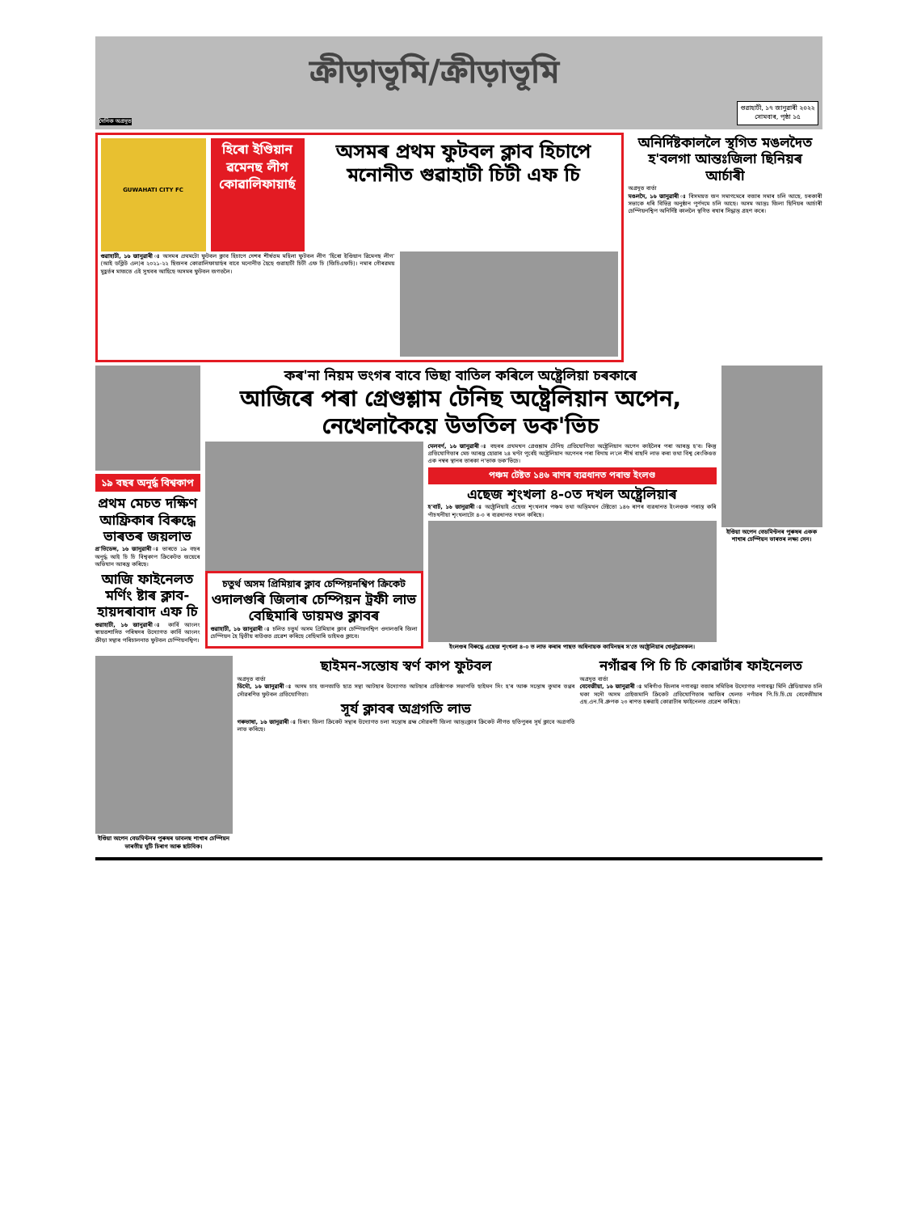দৈনিক অগ্ৰদূত
ক্ৰীড়াভূমি/ক্ৰীড়াভূমি
গুৱাহাটী, ১৭ জানুৱাৰী ২০২২
সোমবাৰ, পৃষ্ঠা ১৫
GUWAHATI CITY FC
হিৰো ইণ্ডিয়ান ৱমেনছ লীগ কোৱালিফায়াৰ্ছ
অসমৰ প্ৰথম ফুটবল ক্লাব হিচাপে মনোনীত গুৱাহাটী চিটী এফ চি
গুৱাহাটী, ১৬ জানুৱাৰী ঃ অসমৰ প্ৰথমটো ফুটবল ক্লাব হিচাপে দেশৰ শীৰ্ষতম মহিলা ফুটবল লীগ ‘হিৰো ইণ্ডিয়ান ৱিমেনছ লীগ’ (আই ডব্লিউ এল)ৰ ২০২১-২২ ছিজনৰ কোৱালিফায়াৰ্ছৰ বাবে মনোনীত হৈছে গুৱাহাটী চিটী এফ চি (জিচিএফচি)। নমাৰ গৌৰৱময় মুহূৰ্তৰ মাজতে এই সুখবৰ আহিছে অসমৰ ফুটবল জগতলৈ।
অনিৰ্দিষ্টকাললৈ স্থগিত মঙলদৈত হ'বলগা আন্তঃজিলা ছিনিয়ৰ আৰ্চাৰী
অগ্ৰদূত বাৰ্তা
মঙলদৈ, ১৬ জানুৱাৰী ঃ বিসময়ত জন সমাগমেৰে বজাৰ সমাৰ চলি আছে, চৰকাৰী সভাকে ধৰি বিভিন্ন অনুষ্ঠান পূৰ্ণদমে চলি আছে। অসম আন্তঃ জিলা ছিনিয়ৰ আৰ্চাৰী চেম্পিয়নশ্বিপ অনিৰ্দিষ্ট কাললৈ স্থগিত ৰখাৰ সিদ্ধান্ত গ্ৰহণ কৰে।
১৯ বছৰ অনূৰ্দ্ধ বিশ্বকাপ
প্ৰথম মেচত দক্ষিণ আফ্ৰিকাৰ বিৰুদ্ধে ভাৰতৰ জয়লাভ
প্ৰ'ভিডেন্স, ১৬ জানুৱাৰী ঃ ভাৰতে ১৯ বছৰ অনূৰ্দ্ধ আই চি চি বিশ্বকাপ ক্ৰিকেটত জয়েৰে অভিযান আৰম্ভ কৰিছে।
আজি ফাইনেলত মৰ্ণিং ষ্টাৰ ক্লাব-হায়দৰাবাদ এফ চি
গুৱাহাটী, ১৬ জানুৱাৰী ঃ কাৰ্বি আংলং স্বায়ত্তশাসিত পৰিষদৰ উদ্যোগত কাৰ্বি আংলং ক্ৰীড়া সন্থাৰ পৰিচালনাত ফুটবল চেম্পিয়নশ্বিপ।
কৰ'না নিয়ম ভংগৰ বাবে ভিছা বাতিল কৰিলে অষ্ট্ৰেলিয়া চৰকাৰে
আজিৰে পৰা গ্ৰেণ্ডশ্লাম টেনিছ অষ্ট্ৰেলিয়ান অপেন, নেখেলাকৈয়ে উভতিল ডক'ভিচ
চতুৰ্থ অসম প্ৰিমিয়াৰ ক্লাব চেম্পিয়নশ্বিপ ক্ৰিকেট
ওদালগুৰি জিলাৰ চেম্পিয়ন ট্ৰফী লাভ বেছিমাৰি ডায়মণ্ড ক্লাবৰ
গুৱাহাটী, ১৬ জানুৱাৰী ঃ চলিত চতুৰ্থ অসম প্ৰিমিয়াৰ ক্লাব চেম্পিয়নশ্বিপ ওদালগুৰি জিলা চেম্পিয়ন হৈ দ্বিতীয় ৰাউণ্ডত প্ৰৱেশ কৰিছে বেছিমাৰি ডাইমণ্ড ক্লাবে।
মেলবৰ্ণ, ১৬ জানুৱাৰী ঃ বছৰৰ প্ৰথমখন গ্ৰেণ্ডশ্লাম টেনিছ প্ৰতিযোগিতা অষ্ট্ৰেলিয়ান অপেন কাইলৈৰ পৰা আৰম্ভ হ'ব। কিন্তু প্ৰতিযোগিতাৰ মেচ আৰম্ভ হোৱাৰ ২৪ ঘণ্টা পূৰ্বেই অষ্ট্ৰেলিয়ান অপেনৰ পৰা বিদায় ল'লে শীৰ্ষ বাছনি লাভ কৰা তথা বিশ্ব ৰেংকিঙত এক নম্বৰ স্থানৰ তাৰকা ন'ভাক ডক'ভিচে।
পঞ্চম টেষ্টত ১৪৬ ৰাণৰ ব্যৱধানত পৰাস্ত ইংলণ্ড
এছেজ শৃংখলা ৪-০ত দখল অষ্ট্ৰেলিয়াৰ
হ'বাৰ্ট, ১৬ জানুৱাৰী ঃ অষ্ট্ৰেলিয়াই এছেজ শৃংখলাৰ পঞ্চম তথা অন্তিমখন টেষ্টতো ১৪৬ ৰাণৰ ব্যৱধানত ইংলণ্ডক পৰাস্ত কৰি পাঁচখনীয়া শৃংখলাটো ৪-০ ৰ ব্যৱধানত দখল কৰিছে।
ইংলণ্ডৰ বিৰুদ্ধে এছেজ শৃংখলা ৪-০ ত লাভ কৰাৰ পাছত অধিনায়ক কামিনছৰ স'তে অষ্ট্ৰেলিয়াৰ খেলুৱৈসকল।
ইণ্ডিয়া অপেন বেডমিন্টনৰ পুৰুষৰ একক শাখাৰ চেম্পিয়ন ভাৰতৰ লক্ষ্য সেন।
ইণ্ডিয়া অপেন বেডমিন্টনৰ পুৰুষৰ ডাবলছ শাখাৰ চেম্পিয়ন ভাৰতীয় যুটি চিৰাগ আৰু ছাটবিক।
ছাইমন-সন্তোষ স্বৰ্ণ কাপ ফুটবল
অগ্ৰদূত বাৰ্তা
ডিমৌ, ১৬ জানুৱাৰী ঃ অসম চাহ জনজাতি ছাত্ৰ সন্থা আটছাৰ উদ্যোগত আটছাৰ প্ৰতিষ্ঠাপক সভাপতি ছাইমন সিং হ'ৰ আৰু সন্তোষ কুমাৰ তপ্পৰ সোঁৱৰণিত ফুটবল প্ৰতিযোগিতা।
সূৰ্য ক্লাবৰ অগ্ৰগতি লাভ
গৰুভাষা, ১৬ জানুৱাৰী ঃ চিৰাং জিলা ক্ৰিকেট সন্থাৰ উদ্যোগত চলা সন্তোষ ব্ৰহ্ম সোঁৱৰণী জিলা আন্তঃক্লাব ক্ৰিকেট লীগত ছতিপুৰৰ সূৰ্য ক্লাবে অগ্ৰগতি লাভ কৰিছে।
নগাঁৱৰ পি চি চি কোৱাৰ্টাৰ ফাইনেলত
অগ্ৰদূত বাৰ্তা
বেবেজীয়া, ১৬ জানুৱাৰী ঃ মৰিগাঁও জিলাৰ নগাবন্ধা বজাৰ সমিতিৰ উদ্যোগত নগাবন্ধা মিনি ষ্টেডিয়ামত চলি থকা সদৌ অসম প্ৰাইজমানি ক্ৰিকেট প্ৰতিযোগিতাৰ আজিৰ খেলত নগাঁৱৰ পি.চি.চি.য়ে বেবেজীয়াৰ এছ.এন.বি.গ্ৰুপক ২৩ ৰাণত হৰুৱাই কোৱাৰ্টাৰ ফাইনেলত প্ৰৱেশ কৰিছে।